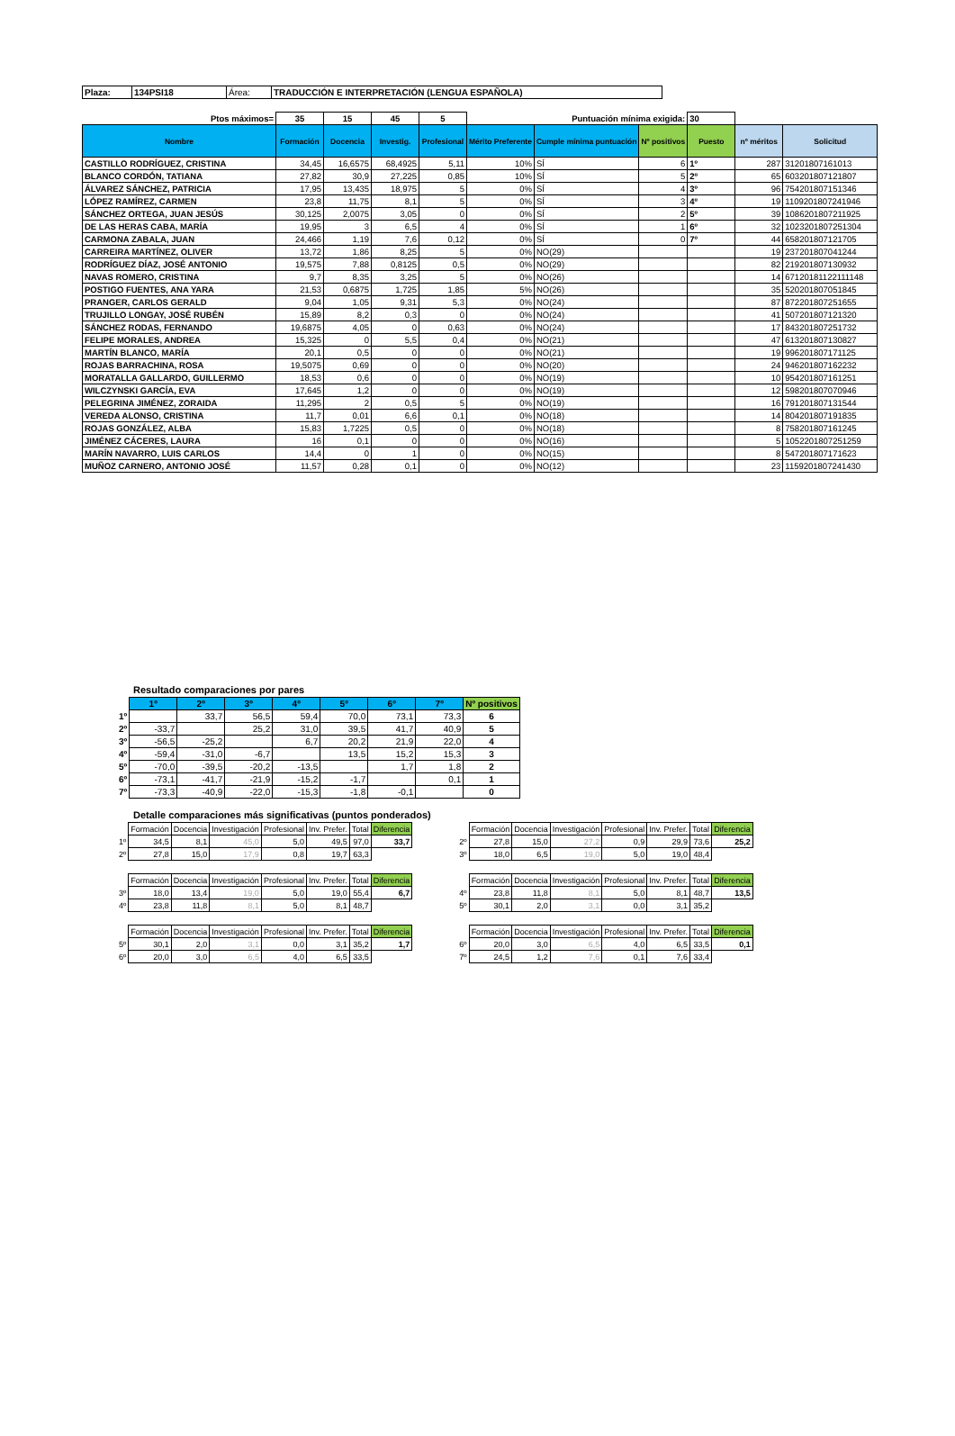| Plaza: | 134PSI18 | Área: | TRADUCCIÓN E INTERPRETACIÓN (LENGUA ESPAÑOLA) |
| Ptos máximos= | 35 | 15 | 45 | 5 | Puntuación mínima exigida: | | | 30 | | |
| Nombre | Formación | Docencia | Investig. | Profesional | Mérito Preferente | Cumple mínima puntuación | Nº positivos | Puesto | nº méritos | Solicitud |
| CASTILLO RODRÍGUEZ, CRISTINA | 34,45 | 16,6575 | 68,4925 | 5,11 | 10% | SÍ | 6 | 1º | 287 | 31201807161013 |
| BLANCO CORDÓN, TATIANA | 27,82 | 30,9 | 27,225 | 0,85 | 10% | SÍ | 5 | 2º | 65 | 603201807121807 |
| ÁLVAREZ SÁNCHEZ, PATRICIA | 17,95 | 13,435 | 18,975 | 5 | 0% | SÍ | 4 | 3º | 96 | 754201807151346 |
| LÓPEZ RAMÍREZ, CARMEN | 23,8 | 11,75 | 8,1 | 5 | 0% | SÍ | 3 | 4º | 19 | 1109201807241946 |
| SÁNCHEZ ORTEGA, JUAN JESÚS | 30,125 | 2,0075 | 3,05 | 0 | 0% | SÍ | 2 | 5º | 39 | 1086201807211925 |
| DE LAS HERAS CABA, MARÍA | 19,95 | 3 | 6,5 | 4 | 0% | SÍ | 1 | 6º | 32 | 1023201807251304 |
| CARMONA ZABALA, JUAN | 24,466 | 1,19 | 7,6 | 0,12 | 0% | SÍ | 0 | 7º | 44 | 658201807121705 |
| CARREIRA MARTÍNEZ, OLIVER | 13,72 | 1,86 | 8,25 | 5 | 0% | NO(29) | | | 19 | 237201807041244 |
| RODRÍGUEZ DÍAZ, JOSÉ ANTONIO | 19,575 | 7,88 | 0,8125 | 0,5 | 0% | NO(29) | | | 82 | 219201807130932 |
| NAVAS ROMERO, CRISTINA | 9,7 | 8,35 | 3,25 | 5 | 0% | NO(26) | | | 14 | 67120181122111148 |
| POSTIGO FUENTES, ANA YARA | 21,53 | 0,6875 | 1,725 | 1,85 | 5% | NO(26) | | | 35 | 520201807051845 |
| PRANGER, CARLOS GERALD | 9,04 | 1,05 | 9,31 | 5,3 | 0% | NO(24) | | | 87 | 872201807251655 |
| TRUJILLO LONGAY, JOSÉ RUBÉN | 15,89 | 8,2 | 0,3 | 0 | 0% | NO(24) | | | 41 | 507201807121320 |
| SÁNCHEZ RODAS, FERNANDO | 19,6875 | 4,05 | 0 | 0,63 | 0% | NO(24) | | | 17 | 843201807251732 |
| FELIPE MORALES, ANDREA | 15,325 | 0 | 5,5 | 0,4 | 0% | NO(21) | | | 47 | 613201807130827 |
| MARTÍN BLANCO, MARÍA | 20,1 | 0,5 | 0 | 0 | 0% | NO(21) | | | 19 | 996201807171125 |
| ROJAS BARRACHINA, ROSA | 19,5075 | 0,69 | 0 | 0 | 0% | NO(20) | | | 24 | 946201807162232 |
| MORATALLA GALLARDO, GUILLERMO | 18,53 | 0,6 | 0 | 0 | 0% | NO(19) | | | 10 | 954201807161251 |
| WILCZYNSKI GARCÍA, EVA | 17,645 | 1,2 | 0 | 0 | 0% | NO(19) | | | 12 | 598201807070946 |
| PELEGRINA JIMÉNEZ, ZORAIDA | 11,295 | 2 | 0,5 | 5 | 0% | NO(19) | | | 16 | 791201807131544 |
| VEREDA ALONSO, CRISTINA | 11,7 | 0,01 | 6,6 | 0,1 | 0% | NO(18) | | | 14 | 804201807191835 |
| ROJAS GONZÁLEZ, ALBA | 15,83 | 1,7225 | 0,5 | 0 | 0% | NO(18) | | | 8 | 758201807161245 |
| JIMÉNEZ CÁCERES, LAURA | 16 | 0,1 | 0 | 0 | 0% | NO(16) | | | 5 | 1052201807251259 |
| MARÍN NAVARRO, LUIS CARLOS | 14,4 | 0 | 1 | 0 | 0% | NO(15) | | | 8 | 547201807171623 |
| MUÑOZ CARNERO, ANTONIO JOSÉ | 11,57 | 0,28 | 0,1 | 0 | 0% | NO(12) | | | 23 | 1159201807241430 |
Resultado comparaciones por pares
| | 1º | 2º | 3º | 4º | 5º | 6º | 7º | Nº positivos |
| 1º | | 33,7 | 56,5 | 59,4 | 70,0 | 73,1 | 73,3 | 6 |
| 2º | -33,7 | | 25,2 | 31,0 | 39,5 | 41,7 | 40,9 | 5 |
| 3º | -56,5 | -25,2 | | 6,7 | 20,2 | 21,9 | 22,0 | 4 |
| 4º | -59,4 | -31,0 | -6,7 | | 13,5 | 15,2 | 15,3 | 3 |
| 5º | -70,0 | -39,5 | -20,2 | -13,5 | | 1,7 | 1,8 | 2 |
| 6º | -73,1 | -41,7 | -21,9 | -15,2 | -1,7 | | 0,1 | 1 |
| 7º | -73,3 | -40,9 | -22,0 | -15,3 | -1,8 | -0,1 | | 0 |
Detalle comparaciones más significativas (puntos ponderados)
| | Formación | Docencia | Investigación | Profesional | Inv. Prefer. | Total | Diferencia |
| 1º | 34,5 | 8,1 | 45,0 | 5,0 | 49,5 | 97,0 | 33,7 |
| 2º | 27,8 | 15,0 | 17,9 | 0,8 | 19,7 | 63,3 | |
| | Formación | Docencia | Investigación | Profesional | Inv. Prefer. | Total | Diferencia |
| 2º | 27,8 | 15,0 | 27,2 | 0,9 | 29,9 | 73,6 | 25,2 |
| 3º | 18,0 | 6,5 | 19,0 | 5,0 | 19,0 | 48,4 | |
| | Formación | Docencia | Investigación | Profesional | Inv. Prefer. | Total | Diferencia |
| 3º | 18,0 | 13,4 | 19,0 | 5,0 | 19,0 | 55,4 | 6,7 |
| 4º | 23,8 | 11,8 | 8,1 | 5,0 | 8,1 | 48,7 | |
| | Formación | Docencia | Investigación | Profesional | Inv. Prefer. | Total | Diferencia |
| 4º | 23,8 | 11,8 | 8,1 | 5,0 | 8,1 | 48,7 | 13,5 |
| 5º | 30,1 | 2,0 | 3,1 | 0,0 | 3,1 | 35,2 | |
| | Formación | Docencia | Investigación | Profesional | Inv. Prefer. | Total | Diferencia |
| 5º | 30,1 | 2,0 | 3,1 | 0,0 | 3,1 | 35,2 | 1,7 |
| 6º | 20,0 | 3,0 | 6,5 | 4,0 | 6,5 | 33,5 | |
| | Formación | Docencia | Investigación | Profesional | Inv. Prefer. | Total | Diferencia |
| 6º | 20,0 | 3,0 | 6,5 | 4,0 | 6,5 | 33,5 | 0,1 |
| 7º | 24,5 | 1,2 | 7,6 | 0,1 | 7,6 | 33,4 | |